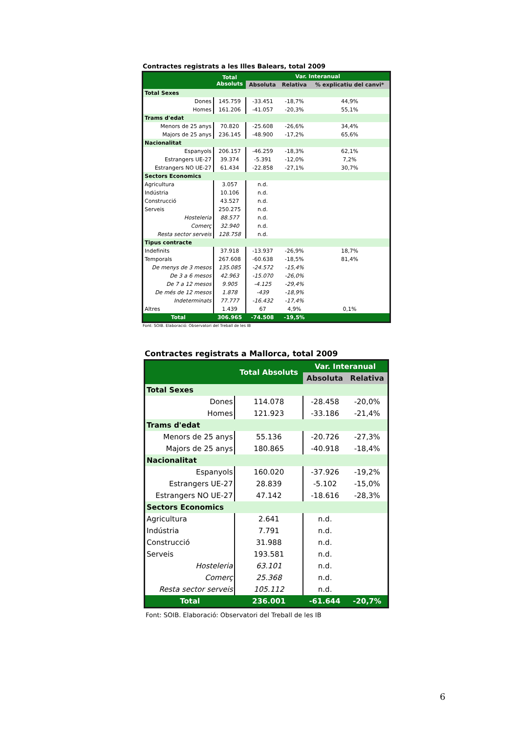Contractes registrats a les Illes Balears, total 2009
| | Total Absoluts | Var. Interanual | | |
| --- | --- | --- | --- | --- |
| | | Absoluta | Relativa | % explicatiu del canvi* |
| Total Sexes | | | | |
| Dones | 145.759 | -33.451 | -18,7% | 44,9% |
| Homes | 161.206 | -41.057 | -20,3% | 55,1% |
| Trams d'edat | | | | |
| Menors de 25 anys | 70.820 | -25.608 | -26,6% | 34,4% |
| Majors de 25 anys | 236.145 | -48.900 | -17,2% | 65,6% |
| Nacionalitat | | | | |
| Espanyols | 206.157 | -46.259 | -18,3% | 62,1% |
| Estrangers UE-27 | 39.374 | -5.391 | -12,0% | 7,2% |
| Estrangers NO UE-27 | 61.434 | -22.858 | -27,1% | 30,7% |
| Sectors Economics | | | | |
| Agricultura | 3.057 | n.d. | | |
| Indústria | 10.106 | n.d. | | |
| Construcció | 43.527 | n.d. | | |
| Serveis | 250.275 | n.d. | | |
| Hosteleria | 88.577 | n.d. | | |
| Comerç | 32.940 | n.d. | | |
| Resta sector serveis | 128.758 | n.d. | | |
| Tipus contracte | | | | |
| Indefinits | 37.918 | -13.937 | -26,9% | 18,7% |
| Temporals | 267.608 | -60.638 | -18,5% | 81,4% |
| De menys de 3 mesos | 135.085 | -24.572 | -15,4% | |
| De 3 a 6 mesos | 42.963 | -15.070 | -26,0% | |
| De 7 a 12 mesos | 9.905 | -4.125 | -29,4% | |
| De més de 12 mesos | 1.878 | -439 | -18,9% | |
| Indeterminats | 77.777 | -16.432 | -17,4% | |
| Altres | 1.439 | 67 | 4,9% | 0,1% |
| Total | 306.965 | -74.508 | -19,5% | |
Font: SOIB. Elaboració: Observatori del Treball de les IB
Contractes registrats a Mallorca, total 2009
| | Total Absoluts | Var. Interanual | |
| --- | --- | --- | --- |
| | | Absoluta | Relativa |
| Total Sexes | | | |
| Dones | 114.078 | -28.458 | -20,0% |
| Homes | 121.923 | -33.186 | -21,4% |
| Trams d'edat | | | |
| Menors de 25 anys | 55.136 | -20.726 | -27,3% |
| Majors de 25 anys | 180.865 | -40.918 | -18,4% |
| Nacionalitat | | | |
| Espanyols | 160.020 | -37.926 | -19,2% |
| Estrangers UE-27 | 28.839 | -5.102 | -15,0% |
| Estrangers NO UE-27 | 47.142 | -18.616 | -28,3% |
| Sectors Economics | | | |
| Agricultura | 2.641 | n.d. | |
| Indústria | 7.791 | n.d. | |
| Construcció | 31.988 | n.d. | |
| Serveis | 193.581 | n.d. | |
| Hosteleria | 63.101 | n.d. | |
| Comerç | 25.368 | n.d. | |
| Resta sector serveis | 105.112 | n.d. | |
| Total | 236.001 | -61.644 | -20,7% |
Font: SOIB. Elaboració: Observatori del Treball de les IB
6